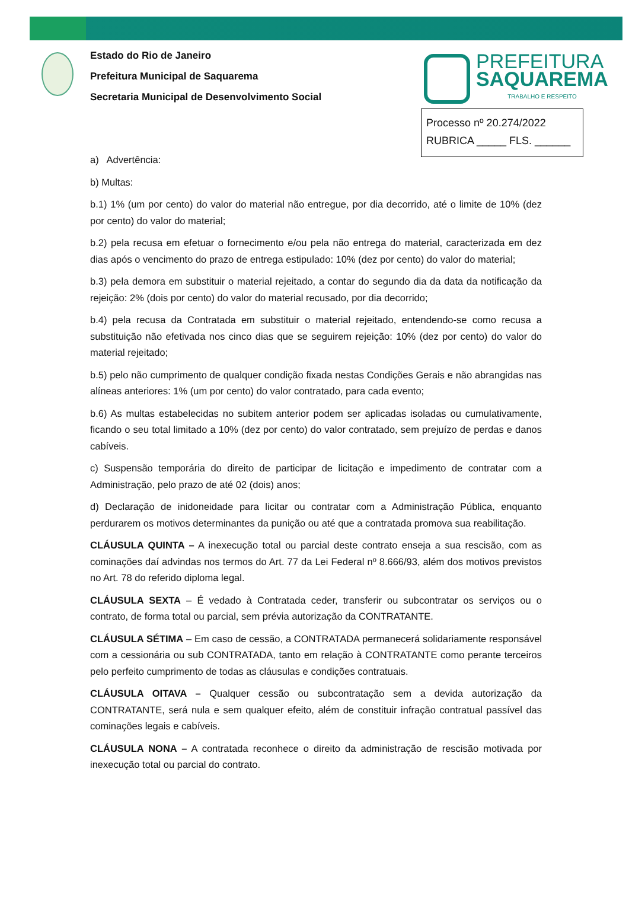Estado do Rio de Janeiro
Prefeitura Municipal de Saquarema
Secretaria Municipal de Desenvolvimento Social
PREFEITURA
SAQUAREMA
TRABALHO E RESPEITO
Processo nº 20.274/2022
RUBRICA _____ FLS. ______
a) Advertência:
b) Multas:
b.1) 1% (um por cento) do valor do material não entregue, por dia decorrido, até o limite de 10% (dez por cento) do valor do material;
b.2) pela recusa em efetuar o fornecimento e/ou pela não entrega do material, caracterizada em dez dias após o vencimento do prazo de entrega estipulado: 10% (dez por cento) do valor do material;
b.3) pela demora em substituir o material rejeitado, a contar do segundo dia da data da notificação da rejeição: 2% (dois por cento) do valor do material recusado, por dia decorrido;
b.4) pela recusa da Contratada em substituir o material rejeitado, entendendo-se como recusa a substituição não efetivada nos cinco dias que se seguirem rejeição: 10% (dez por cento) do valor do material rejeitado;
b.5) pelo não cumprimento de qualquer condição fixada nestas Condições Gerais e não abrangidas nas alíneas anteriores: 1% (um por cento) do valor contratado, para cada evento;
b.6) As multas estabelecidas no subitem anterior podem ser aplicadas isoladas ou cumulativamente, ficando o seu total limitado a 10% (dez por cento) do valor contratado, sem prejuízo de perdas e danos cabíveis.
c) Suspensão temporária do direito de participar de licitação e impedimento de contratar com a Administração, pelo prazo de até 02 (dois) anos;
d) Declaração de inidoneidade para licitar ou contratar com a Administração Pública, enquanto perdurarem os motivos determinantes da punição ou até que a contratada promova sua reabilitação.
CLÁUSULA QUINTA – A inexecução total ou parcial deste contrato enseja a sua rescisão, com as cominações daí advindas nos termos do Art. 77 da Lei Federal nº 8.666/93, além dos motivos previstos no Art. 78 do referido diploma legal.
CLÁUSULA SEXTA – É vedado à Contratada ceder, transferir ou subcontratar os serviços ou o contrato, de forma total ou parcial, sem prévia autorização da CONTRATANTE.
CLÁUSULA SÉTIMA – Em caso de cessão, a CONTRATADA permanecerá solidariamente responsável com a cessionária ou sub CONTRATADA, tanto em relação à CONTRATANTE como perante terceiros pelo perfeito cumprimento de todas as cláusulas e condições contratuais.
CLÁUSULA OITAVA – Qualquer cessão ou subcontratação sem a devida autorização da CONTRATANTE, será nula e sem qualquer efeito, além de constituir infração contratual passível das cominações legais e cabíveis.
CLÁUSULA NONA – A contratada reconhece o direito da administração de rescisão motivada por inexecução total ou parcial do contrato.